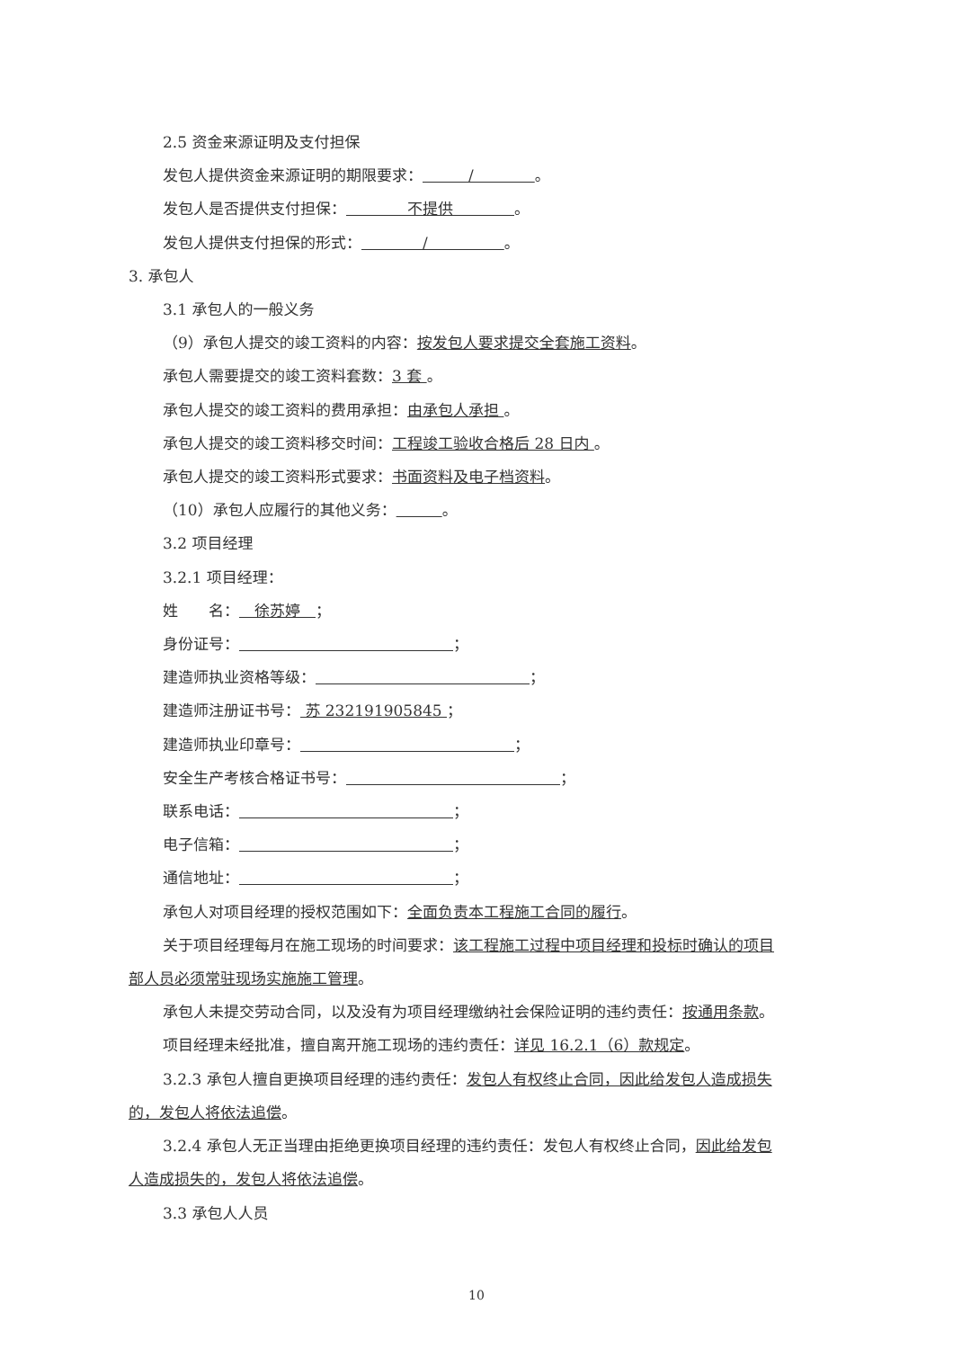2.5 资金来源证明及支付担保
发包人提供资金来源证明的期限要求：   /    。
发包人是否提供支付担保：    不提供    。
发包人提供支付担保的形式：    /     。
3. 承包人
3.1 承包人的一般义务
（9）承包人提交的竣工资料的内容：按发包人要求提交全套施工资料。
承包人需要提交的竣工资料套数：3 套 。
承包人提交的竣工资料的费用承担：由承包人承担 。
承包人提交的竣工资料移交时间：工程竣工验收合格后 28 日内 。
承包人提交的竣工资料形式要求：书面资料及电子档资料。
（10）承包人应履行的其他义务：    。
3.2 项目经理
3.2.1 项目经理：
姓  名： 徐苏婷 ；
身份证号：               ；
建造师执业资格等级：               ；
建造师注册证书号： 苏 232191905845 ；
建造师执业印章号：               ；
安全生产考核合格证书号：               ；
联系电话：               ；
电子信箱：               ；
通信地址：               ；
承包人对项目经理的授权范围如下：全面负责本工程施工合同的履行。
关于项目经理每月在施工现场的时间要求：该工程施工过程中项目经理和投标时确认的项目
部人员必须常驻现场实施施工管理。
承包人未提交劳动合同，以及没有为项目经理缴纳社会保险证明的违约责任：按通用条款。
项目经理未经批准，擅自离开施工现场的违约责任：详见 16.2.1（6）款规定。
3.2.3 承包人擅自更换项目经理的违约责任：发包人有权终止合同，因此给发包人造成损失
的，发包人将依法追偿。
3.2.4 承包人无正当理由拒绝更换项目经理的违约责任：发包人有权终止合同，因此给发包
人造成损失的，发包人将依法追偿。
3.3 承包人人员
10